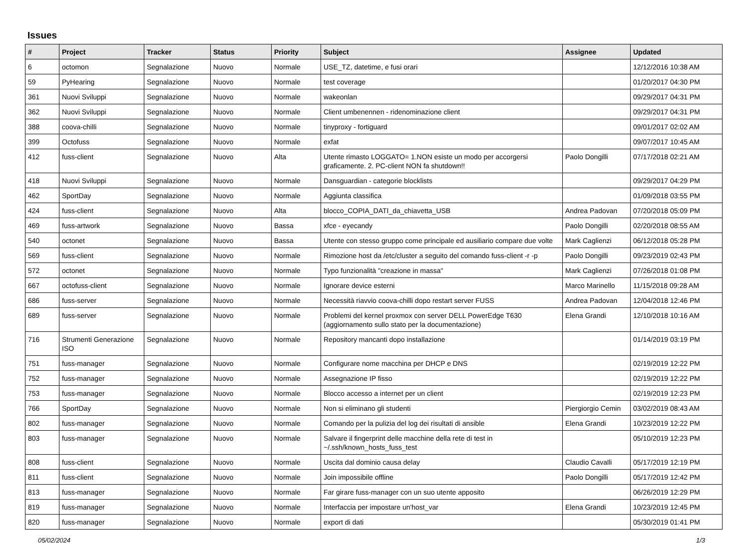Issues
| # | Project | Tracker | Status | Priority | Subject | Assignee | Updated |
| --- | --- | --- | --- | --- | --- | --- | --- |
| 6 | octomon | Segnalazione | Nuovo | Normale | USE_TZ, datetime, e fusi orari | | 12/12/2016 10:38 AM |
| 59 | PyHearing | Segnalazione | Nuovo | Normale | test coverage | | 01/20/2017 04:30 PM |
| 361 | Nuovi Sviluppi | Segnalazione | Nuovo | Normale | wakeonlan | | 09/29/2017 04:31 PM |
| 362 | Nuovi Sviluppi | Segnalazione | Nuovo | Normale | Client umbenennen - ridenominazione client | | 09/29/2017 04:31 PM |
| 388 | coova-chilli | Segnalazione | Nuovo | Normale | tinyproxy - fortiguard | | 09/01/2017 02:02 AM |
| 399 | Octofuss | Segnalazione | Nuovo | Normale | exfat | | 09/07/2017 10:45 AM |
| 412 | fuss-client | Segnalazione | Nuovo | Alta | Utente rimasto LOGGATO= 1.NON esiste un modo per accorgersi graficamente. 2. PC-client NON fa shutdown!! | Paolo Dongilli | 07/17/2018 02:21 AM |
| 418 | Nuovi Sviluppi | Segnalazione | Nuovo | Normale | Dansguardian - categorie blocklists | | 09/29/2017 04:29 PM |
| 462 | SportDay | Segnalazione | Nuovo | Normale | Aggiunta classifica | | 01/09/2018 03:55 PM |
| 424 | fuss-client | Segnalazione | Nuovo | Alta | blocco_COPIA_DATI_da_chiavetta_USB | Andrea Padovan | 07/20/2018 05:09 PM |
| 469 | fuss-artwork | Segnalazione | Nuovo | Bassa | xfce - eyecandy | Paolo Dongilli | 02/20/2018 08:55 AM |
| 540 | octonet | Segnalazione | Nuovo | Bassa | Utente con stesso gruppo come principale ed ausiliario compare due volte | Mark Caglienzi | 06/12/2018 05:28 PM |
| 569 | fuss-client | Segnalazione | Nuovo | Normale | Rimozione host da /etc/cluster a seguito del comando fuss-client -r -p | Paolo Dongilli | 09/23/2019 02:43 PM |
| 572 | octonet | Segnalazione | Nuovo | Normale | Typo funzionalità "creazione in massa" | Mark Caglienzi | 07/26/2018 01:08 PM |
| 667 | octofuss-client | Segnalazione | Nuovo | Normale | Ignorare device esterni | Marco Marinello | 11/15/2018 09:28 AM |
| 686 | fuss-server | Segnalazione | Nuovo | Normale | Necessità riavvio coova-chilli dopo restart server FUSS | Andrea Padovan | 12/04/2018 12:46 PM |
| 689 | fuss-server | Segnalazione | Nuovo | Normale | Problemi del kernel proxmox con server DELL PowerEdge T630 (aggiornamento sullo stato per la documentazione) | Elena Grandi | 12/10/2018 10:16 AM |
| 716 | Strumenti Generazione ISO | Segnalazione | Nuovo | Normale | Repository mancanti dopo installazione | | 01/14/2019 03:19 PM |
| 751 | fuss-manager | Segnalazione | Nuovo | Normale | Configurare nome macchina per DHCP e DNS | | 02/19/2019 12:22 PM |
| 752 | fuss-manager | Segnalazione | Nuovo | Normale | Assegnazione IP fisso | | 02/19/2019 12:22 PM |
| 753 | fuss-manager | Segnalazione | Nuovo | Normale | Blocco accesso a internet per un client | | 02/19/2019 12:23 PM |
| 766 | SportDay | Segnalazione | Nuovo | Normale | Non si eliminano gli studenti | Piergiorgio Cemin | 03/02/2019 08:43 AM |
| 802 | fuss-manager | Segnalazione | Nuovo | Normale | Comando per la pulizia del log dei risultati di ansible | Elena Grandi | 10/23/2019 12:22 PM |
| 803 | fuss-manager | Segnalazione | Nuovo | Normale | Salvare il fingerprint delle macchine della rete di test in ~/.ssh/known_hosts_fuss_test | | 05/10/2019 12:23 PM |
| 808 | fuss-client | Segnalazione | Nuovo | Normale | Uscita dal dominio causa delay | Claudio Cavalli | 05/17/2019 12:19 PM |
| 811 | fuss-client | Segnalazione | Nuovo | Normale | Join impossibile offline | Paolo Dongilli | 05/17/2019 12:42 PM |
| 813 | fuss-manager | Segnalazione | Nuovo | Normale | Far girare fuss-manager con un suo utente apposito | | 06/26/2019 12:29 PM |
| 819 | fuss-manager | Segnalazione | Nuovo | Normale | Interfaccia per impostare un'host_var | Elena Grandi | 10/23/2019 12:45 PM |
| 820 | fuss-manager | Segnalazione | Nuovo | Normale | export di dati | | 05/30/2019 01:41 PM |
05/02/2024 1/3